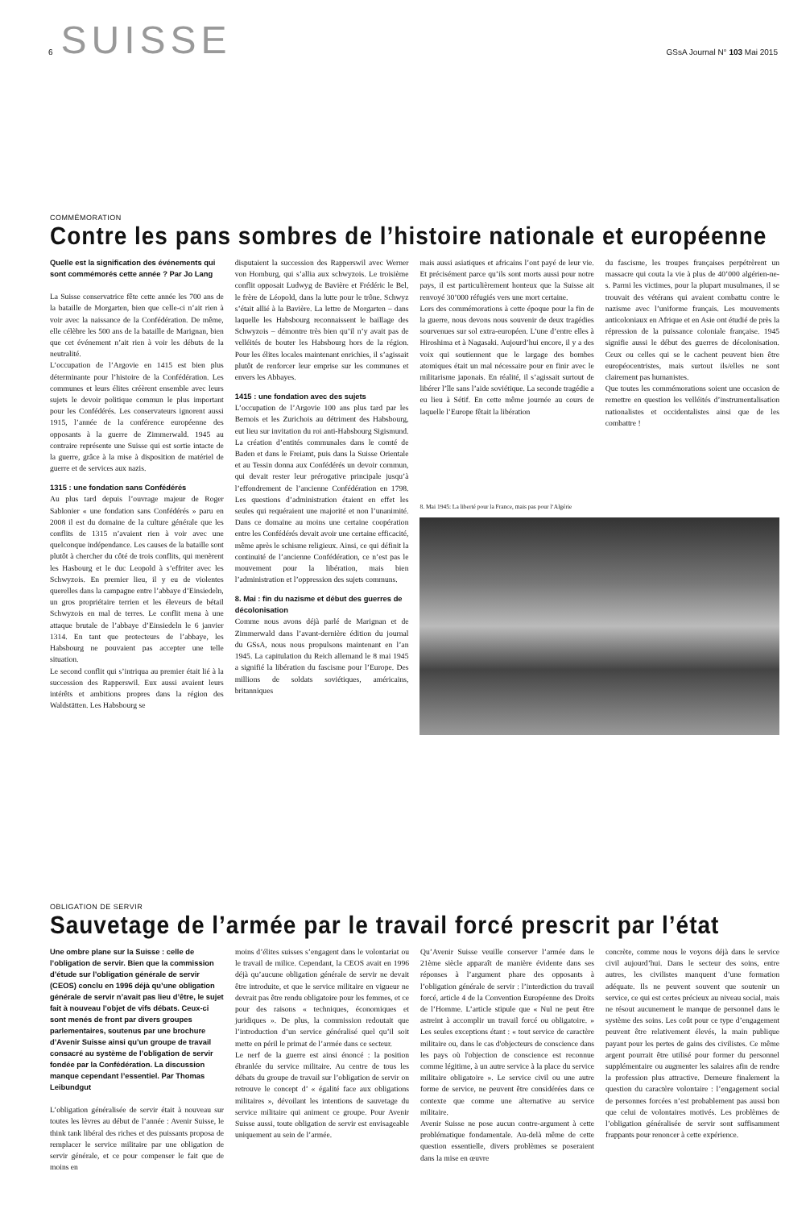6 SUISSE
GSsA Journal N° 103 Mai 2015
COMMÉMORATION
Contre les pans sombres de l’histoire nationale et européenne
Quelle est la signification des événements qui sont commémorés cette année ? Par Jo Lang
La Suisse conservatrice fête cette année les 700 ans de la bataille de Morgarten, bien que celle-ci n’ait rien à voir avec la naissance de la Confédération. De même, elle célèbre les 500 ans de la bataille de Marignan, bien que cet événement n’ait rien à voir les débuts de la neutralité.
L’occupation de l’Argovie en 1415 est bien plus déterminante pour l’histoire de la Confédération. Les communes et leurs élites créèrent ensemble avec leurs sujets le devoir politique commun le plus important pour les Confédérés. Les conservateurs ignorent aussi 1915, l’année de la conférence européenne des opposants à la guerre de Zimmerwald. 1945 au contraire représente une Suisse qui est sortie intacte de la guerre, grâce à la mise à disposition de matériel de guerre et de services aux nazis.
1315 : une fondation sans Confédérés
Au plus tard depuis l’ouvrage majeur de Roger Sablonier « une fondation sans Confédérés » paru en 2008 il est du domaine de la culture générale que les conflits de 1315 n’avaient rien à voir avec une quelconque indépendance. Les causes de la bataille sont plutôt à chercher du côté de trois conflits, qui menèrent les Hasbourg et le duc Leopold à s’effriter avec les Schwyzois. En premier lieu, il y eu de violentes querelles dans la campagne entre l’abbaye d’Einsiedeln, un gros propriétaire terrien et les éleveurs de bétail Schwyzois en mal de terres. Le conflit mena à une attaque brutale de l’abbaye d’Einsiedeln le 6 janvier 1314. En tant que protecteurs de l’abbaye, les Habsbourg ne pouvaient pas accepter une telle situation.
Le second conflit qui s’intriqua au premier était lié à la succession des Rapperswil. Eux aussi avaient leurs intérêts et ambitions propres dans la région des Waldstätten. Les Habsbourg se
disputaient la succession des Rapperswil avec Werner von Homburg, qui s’allia aux schwyzois. Le troisième conflit opposait Ludwyg de Bavière et Frédéric le Bel, le frère de Léopold, dans la lutte pour le trône. Schwyz s’était allié à la Bavière. La lettre de Morgarten – dans laquelle les Habsbourg reconnaissent le baillage des Schwyzois – démontre très bien qu’il n’y avait pas de velléités de bouter les Habsbourg hors de la région. Pour les élites locales maintenant enrichies, il s’agissait plutôt de renforcer leur emprise sur les communes et envers les Abbayes.
1415 : une fondation avec des sujets
L’occupation de l’Argovie 100 ans plus tard par les Bernois et les Zurichois au détriment des Habsbourg, eut lieu sur invitation du roi anti-Habsbourg Sigismund. La création d’entités communales dans le comté de Baden et dans le Freiamt, puis dans la Suisse Orientale et au Tessin donna aux Confédérés un devoir commun, qui devait rester leur prérogative principale jusqu’à l’effondrement de l’ancienne Confédération en 1798. Les questions d’administration étaient en effet les seules qui requéraient une majorité et non l’unanimité. Dans ce domaine au moins une certaine coopération entre les Confédérés devait avoir une certaine efficacité, même après le schisme religieux. Ainsi, ce qui définit la continuité de l’ancienne Confédération, ce n’est pas le mouvement pour la libération, mais bien l’administration et l’oppression des sujets communs.
8. Mai : fin du nazisme et début des guerres de décolonisation
Comme nous avons déjà parlé de Marignan et de Zimmerwald dans l’avant-dernière édition du journal du GSsA, nous nous propulsons maintenant en l’an 1945. La capitulation du Reich allemand le 8 mai 1945 a signifié la libération du fascisme pour l’Europe. Des millions de soldats soviétiques, américains, britanniques
mais aussi asiatiques et africains l’ont payé de leur vie. Et précisément parce qu’ils sont morts aussi pour notre pays, il est particulièrement honteux que la Suisse ait renvoyé 30’000 réfugiés vers une mort certaine.
Lors des commémorations à cette époque pour la fin de la guerre, nous devons nous souvenir de deux tragédies sourvenues sur sol extra-européen. L’une d’entre elles à Hiroshima et à Nagasaki. Aujourd’hui encore, il y a des voix qui soutiennent que le largage des bombes atomiques était un mal nécessaire pour en finir avec le militarisme japonais. En réalité, il s’agissait surtout de libérer l’île sans l’aide soviétique. La seconde tragédie a eu lieu à Sétif. En cette même journée au cours de laquelle l’Europe fêtait la libération
du fascisme, les troupes françaises perpétrèrent un massacre qui couta la vie à plus de 40’000 algérien-ne-s. Parmi les victimes, pour la plupart musulmanes, il se trouvait des vétérans qui avaient combattu contre le nazisme avec l’uniforme français. Les mouvements anticoloniaux en Afrique et en Asie ont étudié de près la répression de la puissance coloniale française. 1945 signifie aussi le début des guerres de décolonisation. Ceux ou celles qui se le cachent peuvent bien être européocentristes, mais surtout ils/elles ne sont clairement pas humanistes.
Que toutes les commémorations soient une occasion de remettre en question les velléités d’instrumentalisation nationalistes et occidentalistes ainsi que de les combattre !
8. Mai 1945: La liberté pour la France, mais pas pour l‘Algérie
OBLIGATION DE SERVIR
Sauvetage de l’armée par le travail forcé prescrit par l’état
Une ombre plane sur la Suisse : celle de l’obligation de servir. Bien que la commission d’étude sur l’obligation générale de servir (CEOS) conclu en 1996 déjà qu’une obligation générale de servir n’avait pas lieu d’être, le sujet fait à nouveau l’objet de vifs débats. Ceux-ci sont menés de front par divers groupes parlementaires, soutenus par une brochure d’Avenir Suisse ainsi qu’un groupe de travail consacré au système de l’obligation de servir fondée par la Confédération. La discussion manque cependant l’essentiel. Par Thomas Leibundgut
L’obligation généralisée de servir était à nouveau sur toutes les lèvres au début de l’année : Avenir Suisse, le think tank libéral des riches et des puissants proposa de remplacer le service militaire par une obligation de servir générale, et ce pour compenser le fait que de moins en
moins d’élites suisses s’engagent dans le volontariat ou le travail de milice. Cependant, la CEOS avait en 1996 déjà qu’aucune obligation générale de servir ne devait être introduite, et que le service militaire en vigueur ne devrait pas être rendu obligatoire pour les femmes, et ce pour des raisons « techniques, économiques et juridiques ». De plus, la commission redoutait que l’introduction d’un service généralisé quel qu’il soit mette en péril le primat de l’armée dans ce secteur.
Le nerf de la guerre est ainsi énoncé : la position ébranlée du service militaire. Au centre de tous les débats du groupe de travail sur l’obligation de servir on retrouve le concept d’ « égalité face aux obligations militaires », dévoilant les intentions de sauvetage du service militaire qui animent ce groupe. Pour Avenir Suisse aussi, toute obligation de servir est envisageable uniquement au sein de l’armée.
Qu’Avenir Suisse veuille conserver l’armée dans le 21ème siècle apparaît de manière évidente dans ses réponses à l’argument phare des opposants à l’obligation générale de servir : l’interdiction du travail forcé, article 4 de la Convention Européenne des Droits de l’Homme. L’article stipule que « Nul ne peut être astreint à accomplir un travail forcé ou obligatoire. » Les seules exceptions étant : « tout service de caractère militaire ou, dans le cas d'objecteurs de conscience dans les pays où l'objection de conscience est reconnue comme légitime, à un autre service à la place du service militaire obligatoire ». Le service civil ou une autre forme de service, ne peuvent être considérées dans ce contexte que comme une alternative au service militaire.
Avenir Suisse ne pose aucun contre-argument à cette problématique fondamentale. Au-delà même de cette question essentielle, divers problèmes se poseraient dans la mise en œuvre
concrète, comme nous le voyons déjà dans le service civil aujourd’hui. Dans le secteur des soins, entre autres, les civilistes manquent d’une formation adéquate. Ils ne peuvent souvent que soutenir un service, ce qui est certes précieux au niveau social, mais ne résout aucunement le manque de personnel dans le système des soins. Les coût pour ce type d’engagement peuvent être relativement élevés, la main publique payant pour les pertes de gains des civilistes. Ce même argent pourrait être utilisé pour former du personnel supplémentaire ou augmenter les salaires afin de rendre la profession plus attractive. Demeure finalement la question du caractère volontaire : l’engagement social de personnes forcées n’est probablement pas aussi bon que celui de volontaires motivés. Les problèmes de l’obligation généralisée de servir sont suffisamment frappants pour renoncer à cette expérience.